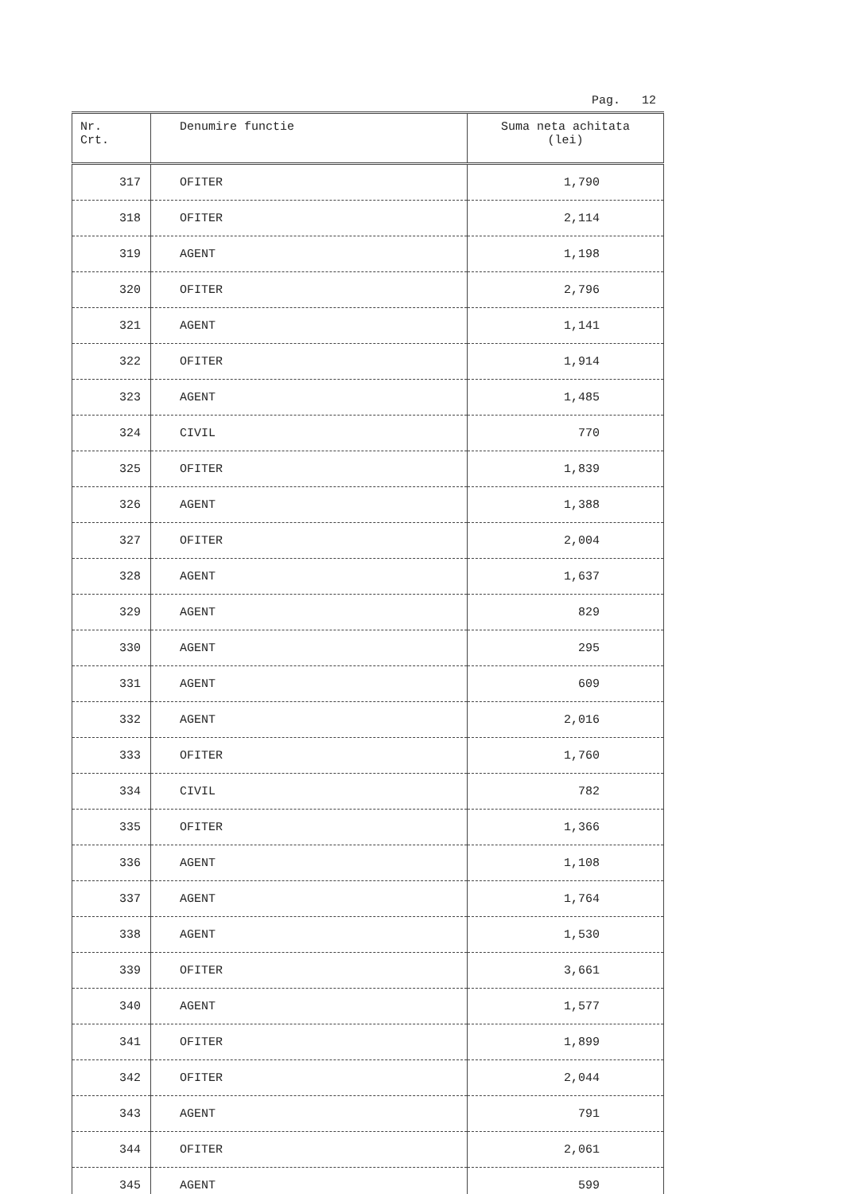Pag. 12
| Nr. Crt. | Denumire functie | Suma neta achitata (lei) |
| --- | --- | --- |
| 317 | OFITER | 1,790 |
| 318 | OFITER | 2,114 |
| 319 | AGENT | 1,198 |
| 320 | OFITER | 2,796 |
| 321 | AGENT | 1,141 |
| 322 | OFITER | 1,914 |
| 323 | AGENT | 1,485 |
| 324 | CIVIL | 770 |
| 325 | OFITER | 1,839 |
| 326 | AGENT | 1,388 |
| 327 | OFITER | 2,004 |
| 328 | AGENT | 1,637 |
| 329 | AGENT | 829 |
| 330 | AGENT | 295 |
| 331 | AGENT | 609 |
| 332 | AGENT | 2,016 |
| 333 | OFITER | 1,760 |
| 334 | CIVIL | 782 |
| 335 | OFITER | 1,366 |
| 336 | AGENT | 1,108 |
| 337 | AGENT | 1,764 |
| 338 | AGENT | 1,530 |
| 339 | OFITER | 3,661 |
| 340 | AGENT | 1,577 |
| 341 | OFITER | 1,899 |
| 342 | OFITER | 2,044 |
| 343 | AGENT | 791 |
| 344 | OFITER | 2,061 |
| 345 | AGENT | 599 |